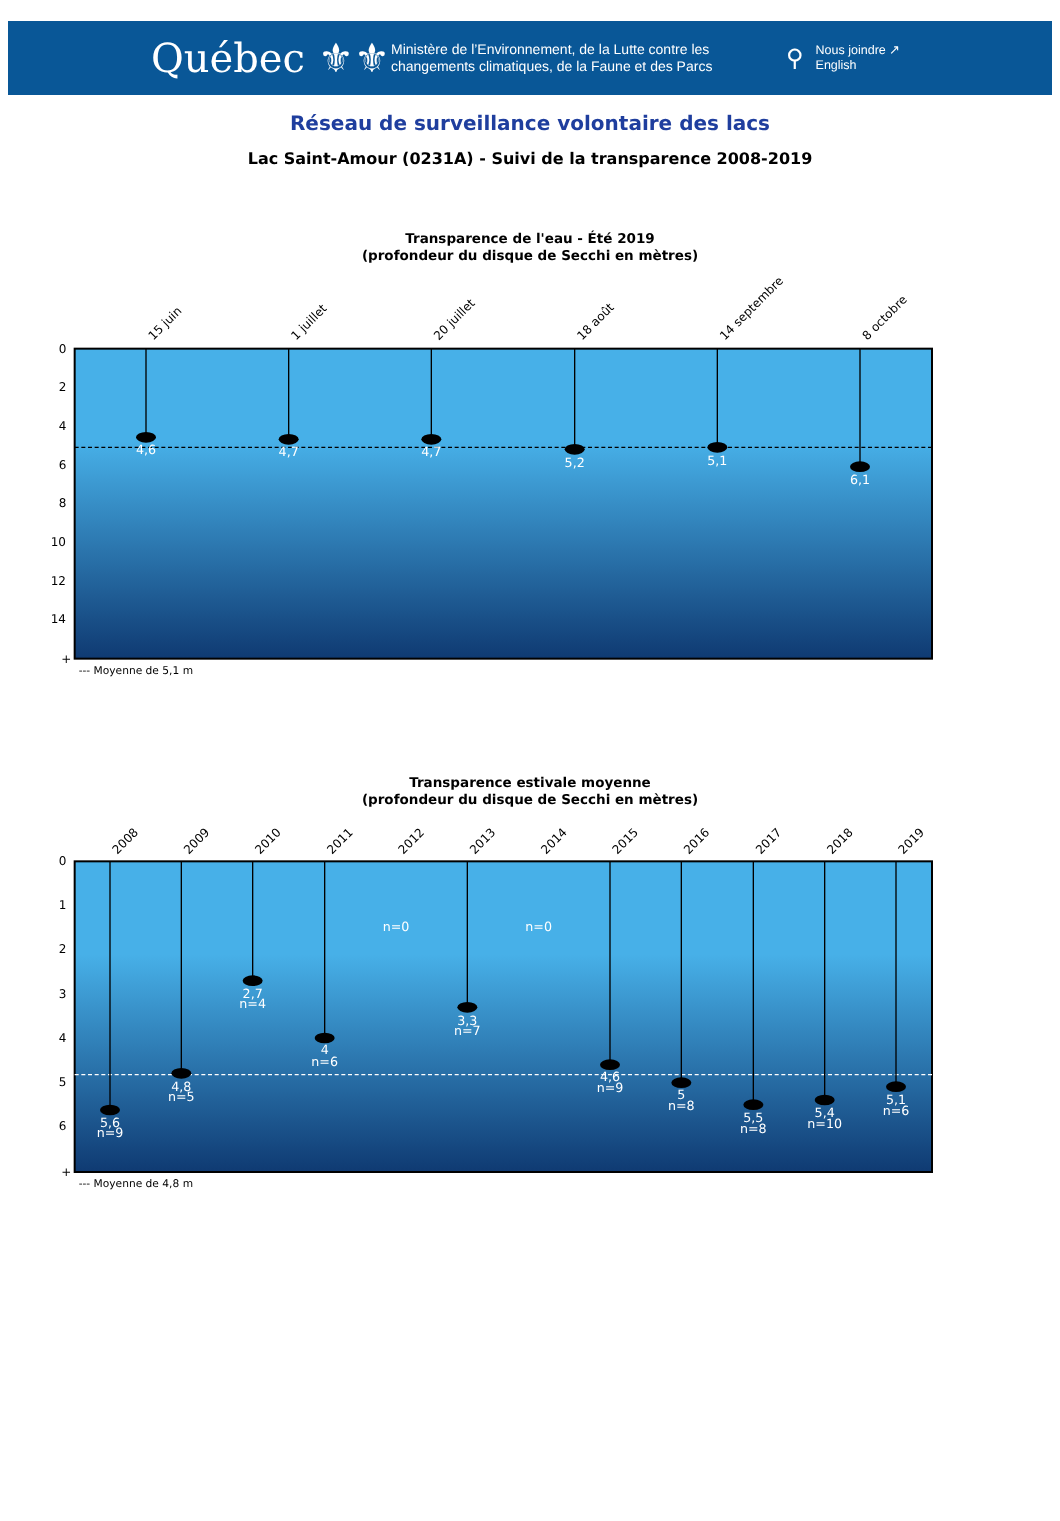Québec ⚜⚜
Ministère de l’Environnement, de la Lutte contre les changements climatiques, de la Faune et des Parcs
⚲
Nous joindre ↗
English
Réseau de surveillance volontaire des lacs
Lac Saint-Amour (0231A) - Suivi de la transparence 2008-2019
Transparence de l'eau - Été 2019
(profondeur du disque de Secchi en mètres)
0
2
4
6
8
10
12
14
+
4,6
4,7
4,7
5,2
5,1
6,1
15 juin
1 juillet
20 juillet
18 août
14 septembre
8 octobre
--- Moyenne de 5,1 m
Transparence estivale moyenne
(profondeur du disque de Secchi en mètres)
0
1
2
3
4
5
6
+
5,6
n=9
4,8
n=5
2,7
n=4
4
n=6
n=0
n=0
3,3
n=7
4,6
n=9
5
n=8
5,5
n=8
5,4
n=10
5,1
n=6
2008
2009
2010
2011
2012
2013
2014
2015
2016
2017
2018
2019
--- Moyenne de 4,8 m